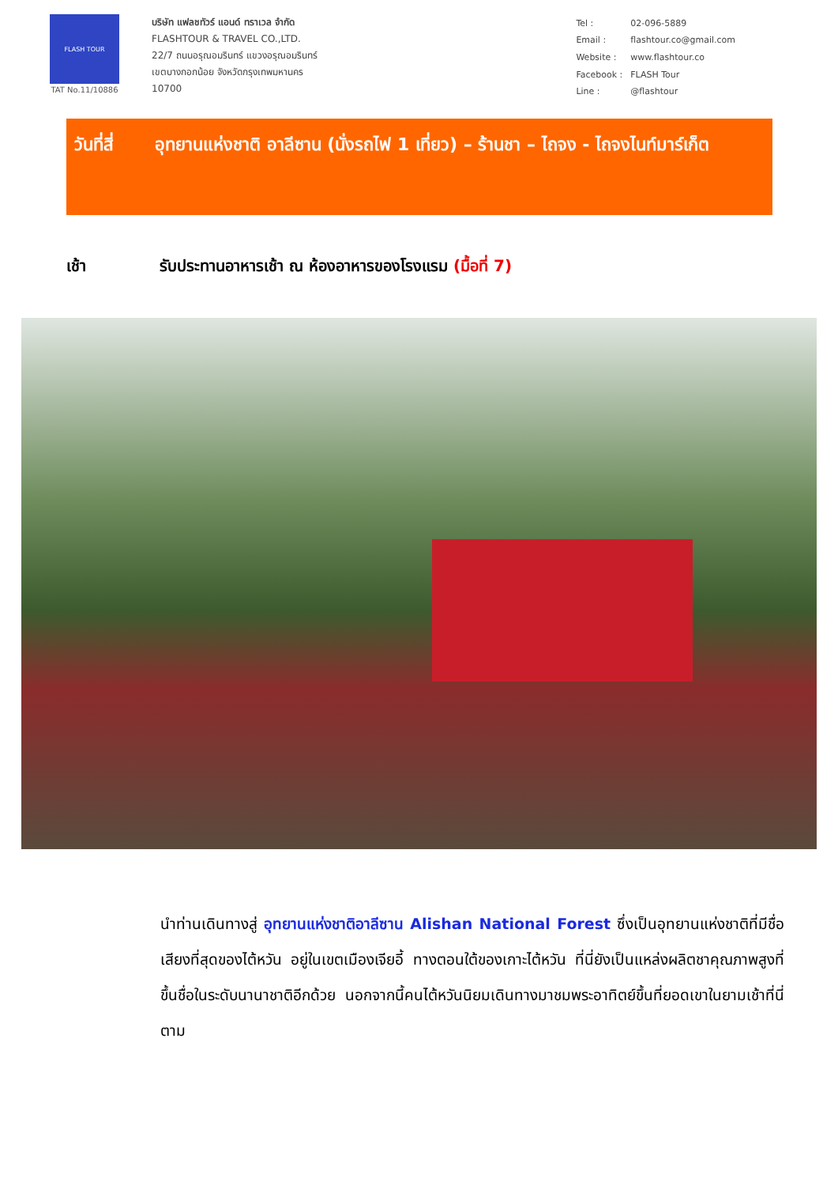FLASH TOUR
TAT No.11/10886
บริษัท แฟลชทัวร์ แอนด์ ทราเวล จำกัด
FLASHTOUR & TRAVEL CO.,LTD.
22/7 ถนนอรุณอมรินทร์ แขวงอรุณอมรินทร์
เขตบางกอกน้อย จังหวัดกรุงเทพมหานคร
10700
| Tel : | 02-096-5889 |
| Email : | flashtour.co@gmail.com |
| Website : | www.flashtour.co |
| Facebook : | FLASH Tour |
| Line : | @flashtour |
วันที่สี่
อุทยานแห่งชาติ อาลีซาน (นั่งรถไฟ 1 เที่ยว) – ร้านชา – ไถจง - ไถจงไนท์มาร์เก็ต
เช้า รับประทานอาหารเช้า ณ ห้องอาหารของโรงแรม (มื้อที่ 7)
นำท่านเดินทางสู่ อุทยานแห่งชาติอาลีซาน Alishan National Forest ซึ่งเป็นอุทยานแห่งชาติที่มีชื่อเสียงที่สุดของไต้หวัน อยู่ในเขตเมืองเจียอี้ ทางตอนใต้ของเกาะไต้หวัน ที่นี่ยังเป็นแหล่งผลิตชาคุณภาพสูงที่ขึ้นชื่อในระดับนานาชาติอีกด้วย นอกจากนี้คนไต้หวันนิยมเดินทางมาชมพระอาทิตย์ขึ้นที่ยอดเขาในยามเช้าที่นี่ ตาม